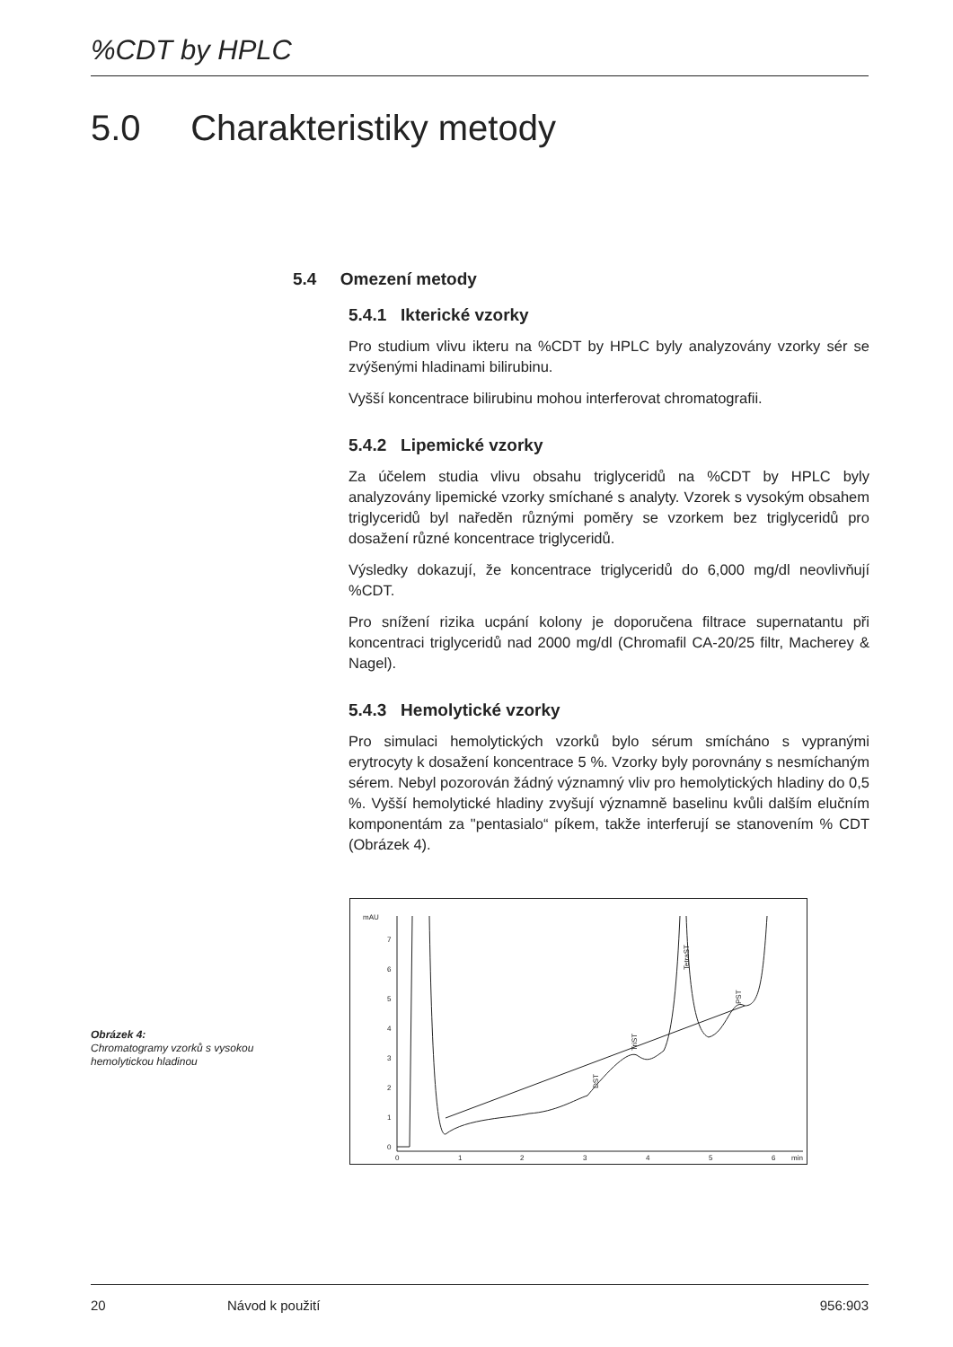%CDT by HPLC
5.0 Charakteristiky metody
5.4 Omezení metody
5.4.1 Ikterické vzorky
Pro studium vlivu ikteru na %CDT by HPLC byly analyzovány vzorky sér se zvýšenými hladinami bilirubinu.
Vyšší koncentrace bilirubinu mohou interferovat chromatografii.
5.4.2 Lipemické vzorky
Za účelem studia vlivu obsahu triglyceridů na %CDT by HPLC byly analyzovány lipemické vzorky smíchané s analyty. Vzorek s vysokým obsahem triglyceridů byl naředěn různými poměry se vzorkem bez triglyceridů pro dosažení různé koncentrace triglyceridů.
Výsledky dokazují, že koncentrace triglyceridů do 6,000 mg/dl neovlivňují %CDT.
Pro snížení rizika ucpání kolony je doporučena filtrace supernatantu při koncentraci triglyceridů nad 2000 mg/dl (Chromafil CA-20/25 filtr, Macherey & Nagel).
5.4.3 Hemolytické vzorky
Pro simulaci hemolytických vzorků bylo sérum smícháno s vypranými erytrocyty k dosažení koncentrace 5 %. Vzorky byly porovnány s nesmíchaným sérem. Nebyl pozorován žádný významný vliv pro hemolytických hladiny do 0,5 %. Vyšší hemolytické hladiny zvyšují významně baselinu kvůli dalším elučním komponentám za "pentasialo“ píkem, takže interferují se stanovením % CDT (Obrázek 4).
mAU
7
6
5
4
3
2
1
0
0
1
2
3
4
5
6
min
DST
TriST
TetraST
PST
Obrázek 4:
Chromatogramy vzorků s vysokou hemolytickou hladinou
20 Návod k použití 956:903